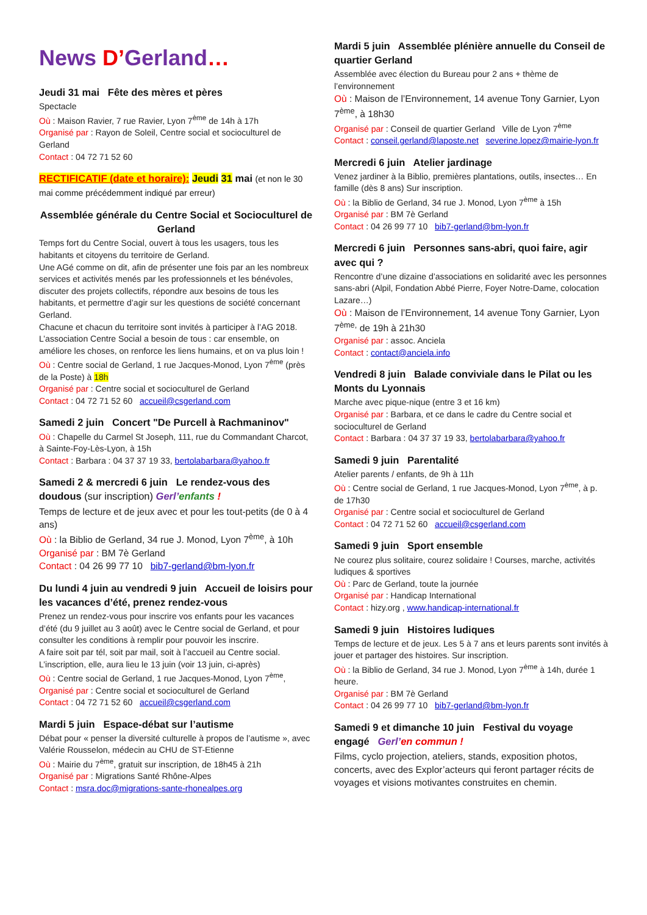News D’Gerland…
Jeudi 31 mai Fête des mères et pères
Spectacle
Où : Maison Ravier, 7 rue Ravier, Lyon 7<sup>ème</sup> de 14h à 17h
Organisé par : Rayon de Soleil, Centre social et socioculturel de Gerland
Contact : 04 72 71 52 60
RECTIFICATIF (date et horaire): Jeudi 31 mai (et non le 30 mai comme précédemment indiqué par erreur)
Assemblée générale du Centre Social et Socioculturel de Gerland
Temps fort du Centre Social, ouvert à tous les usagers, tous les habitants et citoyens du territoire de Gerland.
Une AGé comme on dit, afin de présenter une fois par an les nombreux services et activités menés par les professionnels et les bénévoles, discuter des projets collectifs, répondre aux besoins de tous les habitants, et permettre d’agir sur les questions de société concernant Gerland.
Chacune et chacun du territoire sont invités à participer à l’AG 2018. L’association Centre Social a besoin de tous : car ensemble, on améliore les choses, on renforce les liens humains, et on va plus loin !
Où : Centre social de Gerland, 1 rue Jacques-Monod, Lyon 7<sup>ème</sup> (près de la Poste) à 18h
Organisé par : Centre social et socioculturel de Gerland
Contact : 04 72 71 52 60 accueil@csgerland.com
Samedi 2 juin Concert "De Purcell à Rachmaninov"
Où : Chapelle du Carmel St Joseph, 111, rue du Commandant Charcot, à Sainte-Foy-Lès-Lyon, à 15h
Contact : Barbara : 04 37 37 19 33, bertolabarbara@yahoo.fr
Samedi 2 & mercredi 6 juin Le rendez-vous des doudous (sur inscription) Gerl’enfants !
Temps de lecture et de jeux avec et pour les tout-petits (de 0 à 4 ans)
Où : la Biblio de Gerland, 34 rue J. Monod, Lyon 7<sup>ème</sup>, à 10h
Organisé par : BM 7è Gerland
Contact : 04 26 99 77 10 bib7-gerland@bm-lyon.fr
Du lundi 4 juin au vendredi 9 juin Accueil de loisirs pour les vacances d’été, prenez rendez-vous
Prenez un rendez-vous pour inscrire vos enfants pour les vacances d’été (du 9 juillet au 3 août) avec le Centre social de Gerland, et pour consulter les conditions à remplir pour pouvoir les inscrire.
A faire soit par tél, soit par mail, soit à l’accueil au Centre social. L’inscription, elle, aura lieu le 13 juin (voir 13 juin, ci-après)
Où : Centre social de Gerland, 1 rue Jacques-Monod, Lyon 7<sup>ème</sup>,
Organisé par : Centre social et socioculturel de Gerland
Contact : 04 72 71 52 60 accueil@csgerland.com
Mardi 5 juin Espace-débat sur l’autisme
Débat pour « penser la diversité culturelle à propos de l’autisme », avec Valérie Rousselon, médecin au CHU de ST-Etienne
Où : Mairie du 7<sup>ème</sup>, gratuit sur inscription, de 18h45 à 21h
Organisé par : Migrations Santé Rhône-Alpes
Contact : msra.doc@migrations-sante-rhonealpes.org
Mardi 5 juin Assemblée plénière annuelle du Conseil de quartier Gerland
Assemblée avec élection du Bureau pour 2 ans + thème de l’environnement
Où : Maison de l’Environnement, 14 avenue Tony Garnier, Lyon 7<sup>ème</sup>, à 18h30
Organisé par : Conseil de quartier Gerland Ville de Lyon 7<sup>ème</sup>
Contact : conseil.gerland@laposte.net severine.lopez@mairie-lyon.fr
Mercredi 6 juin Atelier jardinage
Venez jardiner à la Biblio, premières plantations, outils, insectes… En famille (dès 8 ans) Sur inscription.
Où : la Biblio de Gerland, 34 rue J. Monod, Lyon 7<sup>ème</sup> à 15h
Organisé par : BM 7è Gerland
Contact : 04 26 99 77 10 bib7-gerland@bm-lyon.fr
Mercredi 6 juin Personnes sans-abri, quoi faire, agir avec qui ?
Rencontre d’une dizaine d’associations en solidarité avec les personnes sans-abri (Alpil, Fondation Abbé Pierre, Foyer Notre-Dame, colocation Lazare…)
Où : Maison de l’Environnement, 14 avenue Tony Garnier, Lyon 7<sup>ème,</sup> de 19h à 21h30
Organisé par : assoc. Anciela
Contact : contact@anciela.info
Vendredi 8 juin Balade conviviale dans le Pilat ou les Monts du Lyonnais
Marche avec pique-nique (entre 3 et 16 km)
Organisé par : Barbara, et ce dans le cadre du Centre social et socioculturel de Gerland
Contact : Barbara : 04 37 37 19 33, bertolabarbara@yahoo.fr
Samedi 9 juin Parentalité
Atelier parents / enfants, de 9h à 11h
Où : Centre social de Gerland, 1 rue Jacques-Monod, Lyon 7<sup>ème</sup>, à p. de 17h30
Organisé par : Centre social et socioculturel de Gerland
Contact : 04 72 71 52 60 accueil@csgerland.com
Samedi 9 juin Sport ensemble
Ne courez plus solitaire, courez solidaire ! Courses, marche, activités ludiques & sportives
Où : Parc de Gerland, toute la journée
Organisé par : Handicap International
Contact : hizy.org , www.handicap-international.fr
Samedi 9 juin Histoires ludiques
Temps de lecture et de jeux. Les 5 à 7 ans et leurs parents sont invités à jouer et partager des histoires. Sur inscription.
Où : la Biblio de Gerland, 34 rue J. Monod, Lyon 7<sup>ème</sup> à 14h, durée 1 heure.
Organisé par : BM 7è Gerland
Contact : 04 26 99 77 10 bib7-gerland@bm-lyon.fr
Samedi 9 et dimanche 10 juin Festival du voyage engagé Gerl’en commun !
Films, cyclo projection, ateliers, stands, exposition photos, concerts, avec des Explor’acteurs qui feront partager récits de voyages et visions motivantes construites en chemin.